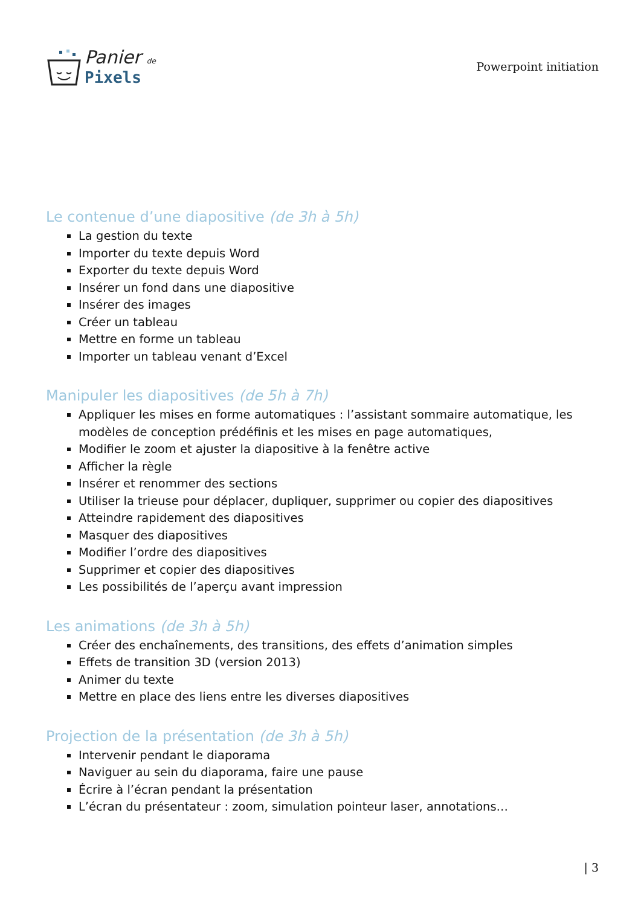Panier de
Pixels
Powerpoint initiation
Le contenue d’une diapositive (de 3h à 5h)
La gestion du texte
Importer du texte depuis Word
Exporter du texte depuis Word
Insérer un fond dans une diapositive
Insérer des images
Créer un tableau
Mettre en forme un tableau
Importer un tableau venant d’Excel
Manipuler les diapositives (de 5h à 7h)
Appliquer les mises en forme automatiques : l’assistant sommaire automatique, les modèles de conception prédéfinis et les mises en page automatiques,
Modifier le zoom et ajuster la diapositive à la fenêtre active
Afficher la règle
Insérer et renommer des sections
Utiliser la trieuse pour déplacer, dupliquer, supprimer ou copier des diapositives
Atteindre rapidement des diapositives
Masquer des diapositives
Modifier l’ordre des diapositives
Supprimer et copier des diapositives
Les possibilités de l’aperçu avant impression
Les animations (de 3h à 5h)
Créer des enchaînements, des transitions, des effets d’animation simples
Effets de transition 3D (version 2013)
Animer du texte
Mettre en place des liens entre les diverses diapositives
Projection de la présentation (de 3h à 5h)
Intervenir pendant le diaporama
Naviguer au sein du diaporama, faire une pause
Écrire à l’écran pendant la présentation
L’écran du présentateur : zoom, simulation pointeur laser, annotations…
| 3